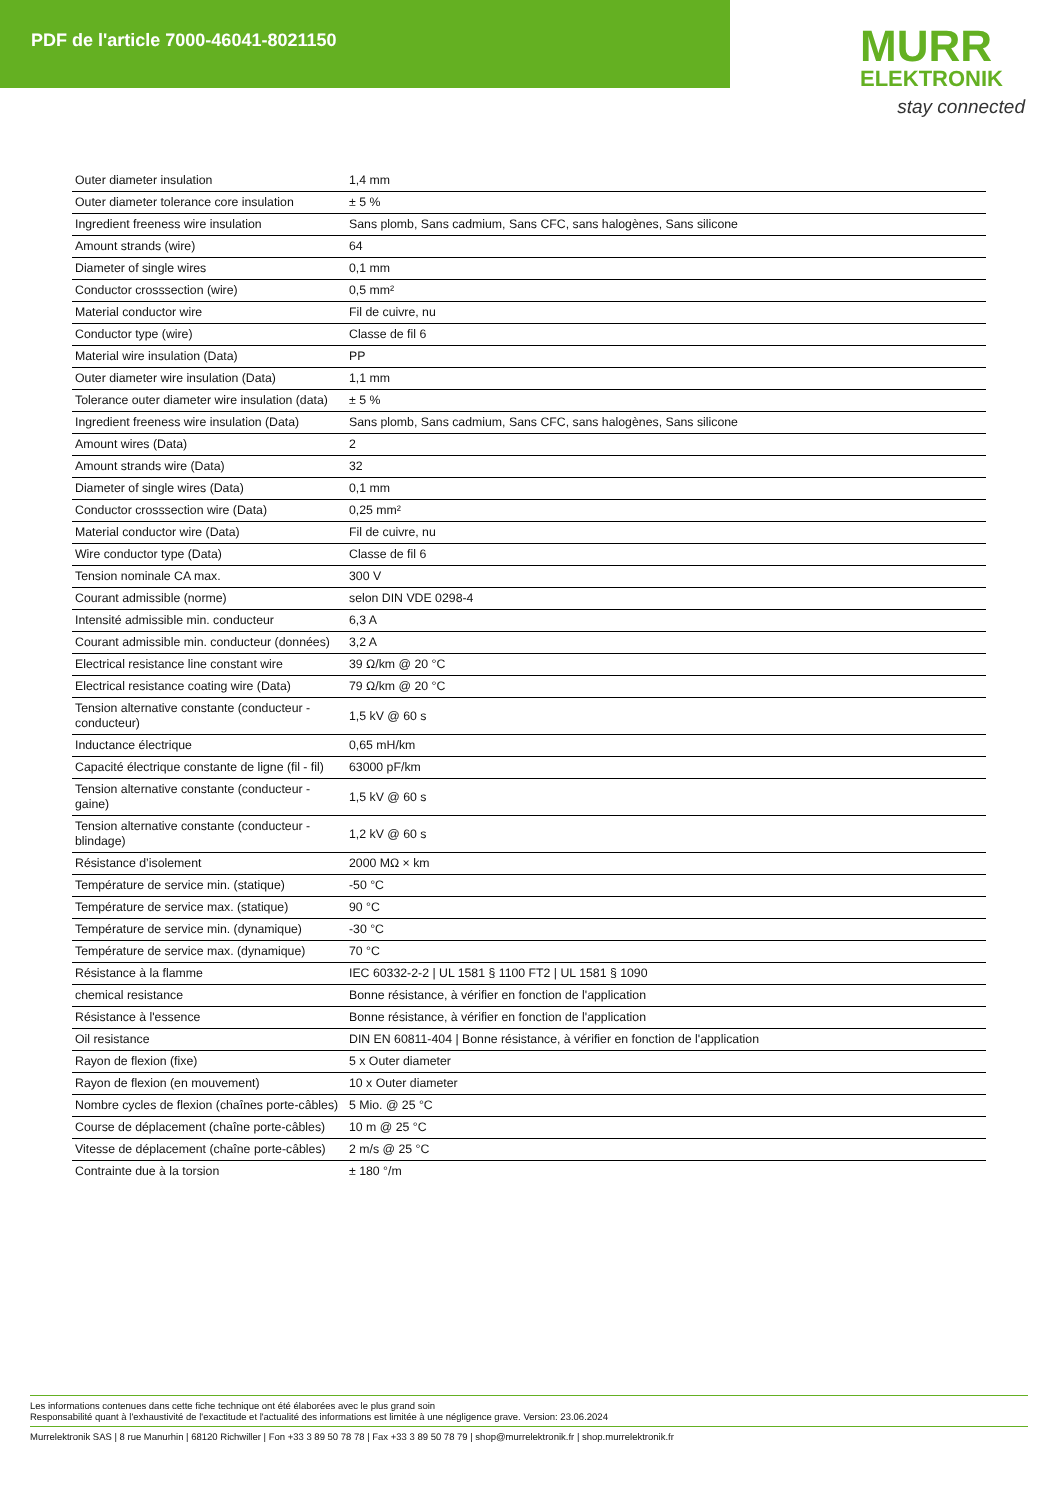PDF de l'article 7000-46041-8021150
MURR
ELEKTRONIK
stay connected
| Outer diameter insulation | 1,4 mm |
| Outer diameter tolerance core insulation | ± 5 % |
| Ingredient freeness wire insulation | Sans plomb, Sans cadmium, Sans CFC, sans halogènes, Sans silicone |
| Amount strands (wire) | 64 |
| Diameter of single wires | 0,1 mm |
| Conductor crosssection (wire) | 0,5 mm² |
| Material conductor wire | Fil de cuivre, nu |
| Conductor type (wire) | Classe de fil 6 |
| Material wire insulation (Data) | PP |
| Outer diameter wire insulation (Data) | 1,1 mm |
| Tolerance outer diameter wire insulation (data) | ± 5 % |
| Ingredient freeness wire insulation (Data) | Sans plomb, Sans cadmium, Sans CFC, sans halogènes, Sans silicone |
| Amount wires (Data) | 2 |
| Amount strands wire (Data) | 32 |
| Diameter of single wires (Data) | 0,1 mm |
| Conductor crosssection wire (Data) | 0,25 mm² |
| Material conductor wire (Data) | Fil de cuivre, nu |
| Wire conductor type (Data) | Classe de fil 6 |
| Tension nominale CA max. | 300 V |
| Courant admissible (norme) | selon DIN VDE 0298-4 |
| Intensité admissible min. conducteur | 6,3 A |
| Courant admissible min. conducteur (données) | 3,2 A |
| Electrical resistance line constant wire | 39 Ω/km @ 20 °C |
| Electrical resistance coating wire (Data) | 79 Ω/km @ 20 °C |
| Tension alternative constante (conducteur - conducteur) | 1,5 kV @ 60 s |
| Inductance électrique | 0,65 mH/km |
| Capacité électrique constante de ligne (fil - fil) | 63000 pF/km |
| Tension alternative constante (conducteur - gaine) | 1,5 kV @ 60 s |
| Tension alternative constante (conducteur - blindage) | 1,2 kV @ 60 s |
| Résistance d’isolement | 2000 MΩ × km |
| Température de service min. (statique) | -50 °C |
| Température de service max. (statique) | 90 °C |
| Température de service min. (dynamique) | -30 °C |
| Température de service max. (dynamique) | 70 °C |
| Résistance à la flamme | IEC 60332-2-2 / UL 1581 § 1100 FT2 / UL 1581 § 1090 |
| chemical resistance | Bonne résistance, à vérifier en fonction de l'application |
| Résistance à l'essence | Bonne résistance, à vérifier en fonction de l'application |
| Oil resistance | DIN EN 60811-404 / Bonne résistance, à vérifier en fonction de l'application |
| Rayon de flexion (fixe) | 5 x Outer diameter |
| Rayon de flexion (en mouvement) | 10 x Outer diameter |
| Nombre cycles de flexion (chaînes porte-câbles) | 5 Mio. @ 25 °C |
| Course de déplacement (chaîne porte-câbles) | 10 m @ 25 °C |
| Vitesse de déplacement (chaîne porte-câbles) | 2 m/s @ 25 °C |
| Contrainte due à la torsion | ± 180 °/m |
Les informations contenues dans cette fiche technique ont été élaborées avec le plus grand soin
Responsabilité quant à l'exhaustivité de l'exactitude et l'actualité des informations est limitée à une négligence grave. Version: 23.06.2024
Murrelektronik SAS | 8 rue Manurhin | 68120 Richwiller | Fon +33 3 89 50 78 78 | Fax +33 3 89 50 78 79 | shop@murrelektronik.fr | shop.murrelektronik.fr